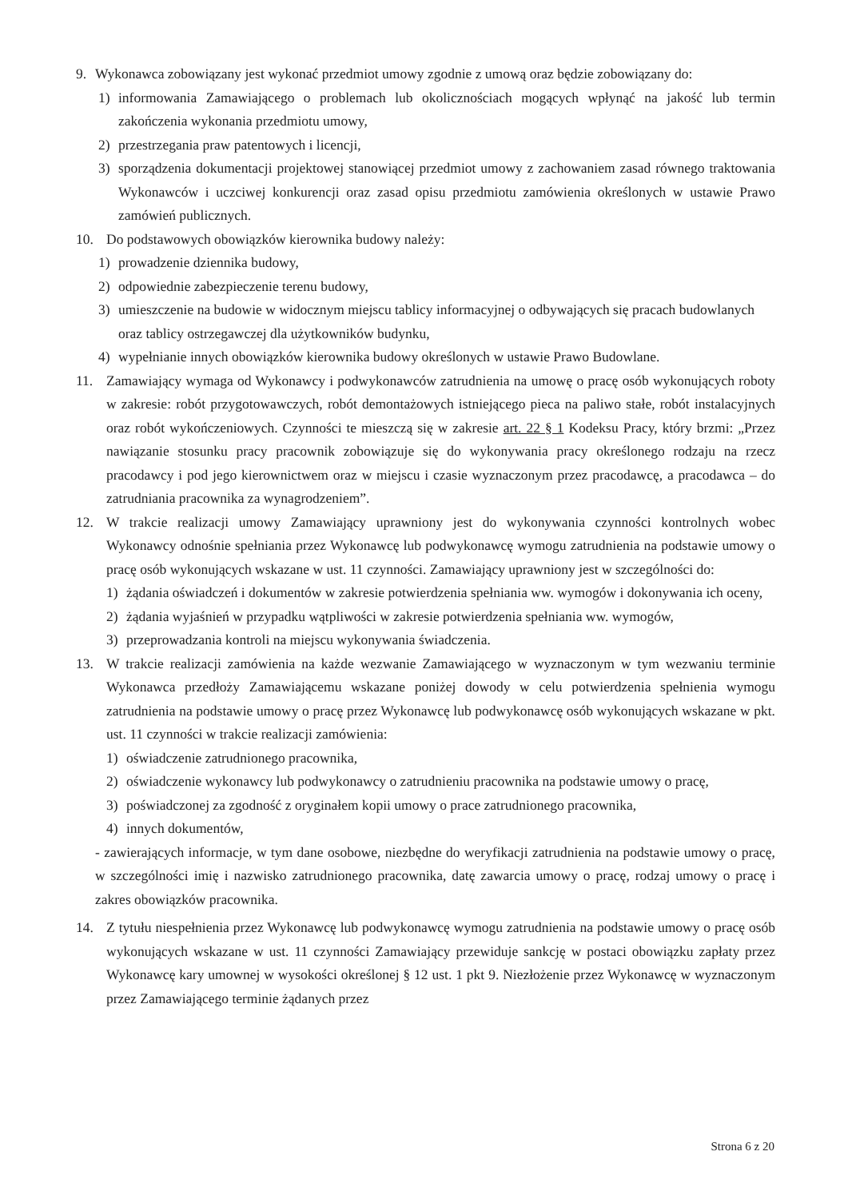9. Wykonawca zobowiązany jest wykonać przedmiot umowy zgodnie z umową oraz będzie zobowiązany do:
1) informowania Zamawiającego o problemach lub okolicznościach mogących wpłynąć na jakość lub termin zakończenia wykonania przedmiotu umowy,
2) przestrzegania praw patentowych i licencji,
3) sporządzenia dokumentacji projektowej stanowiącej przedmiot umowy z zachowaniem zasad równego traktowania Wykonawców i uczciwej konkurencji oraz zasad opisu przedmiotu zamówienia określonych w ustawie Prawo zamówień publicznych.
10. Do podstawowych obowiązków kierownika budowy należy:
1) prowadzenie dziennika budowy,
2) odpowiednie zabezpieczenie terenu budowy,
3) umieszczenie na budowie w widocznym miejscu tablicy informacyjnej o odbywających się pracach budowlanych oraz tablicy ostrzegawczej dla użytkowników budynku,
4) wypełnianie innych obowiązków kierownika budowy określonych w ustawie Prawo Budowlane.
11. Zamawiający wymaga od Wykonawcy i podwykonawców zatrudnienia na umowę o pracę osób wykonujących roboty w zakresie: robót przygotowawczych, robót demontażowych istniejącego pieca na paliwo stałe, robót instalacyjnych oraz robót wykończeniowych. Czynności te mieszczą się w zakresie art. 22 § 1 Kodeksu Pracy, który brzmi: „Przez nawiązanie stosunku pracy pracownik zobowiązuje się do wykonywania pracy określonego rodzaju na rzecz pracodawcy i pod jego kierownictwem oraz w miejscu i czasie wyznaczonym przez pracodawcę, a pracodawca – do zatrudniania pracownika za wynagrodzeniem”.
12. W trakcie realizacji umowy Zamawiający uprawniony jest do wykonywania czynności kontrolnych wobec Wykonawcy odnośnie spełniania przez Wykonawcę lub podwykonawcę wymogu zatrudnienia na podstawie umowy o pracę osób wykonujących wskazane w ust. 11 czynności. Zamawiający uprawniony jest w szczególności do:
1) żądania oświadczeń i dokumentów w zakresie potwierdzenia spełniania ww. wymogów i dokonywania ich oceny,
2) żądania wyjaśnień w przypadku wątpliwości w zakresie potwierdzenia spełniania ww. wymogów,
3) przeprowadzania kontroli na miejscu wykonywania świadczenia.
13. W trakcie realizacji zamówienia na każde wezwanie Zamawiającego w wyznaczonym w tym wezwaniu terminie Wykonawca przedłoży Zamawiającemu wskazane poniżej dowody w celu potwierdzenia spełnienia wymogu zatrudnienia na podstawie umowy o pracę przez Wykonawcę lub podwykonawcę osób wykonujących wskazane w pkt. ust. 11 czynności w trakcie realizacji zamówienia:
1) oświadczenie zatrudnionego pracownika,
2) oświadczenie wykonawcy lub podwykonawcy o zatrudnieniu pracownika na podstawie umowy o pracę,
3) poświadczonej za zgodność z oryginałem kopii umowy o prace zatrudnionego pracownika,
4) innych dokumentów,
- zawierających informacje, w tym dane osobowe, niezbędne do weryfikacji zatrudnienia na podstawie umowy o pracę, w szczególności imię i nazwisko zatrudnionego pracownika, datę zawarcia umowy o pracę, rodzaj umowy o pracę i zakres obowiązków pracownika.
14. Z tytułu niespełnienia przez Wykonawcę lub podwykonawcę wymogu zatrudnienia na podstawie umowy o pracę osób wykonujących wskazane w ust. 11 czynności Zamawiający przewiduje sankcję w postaci obowiązku zapłaty przez Wykonawcę kary umownej w wysokości określonej § 12 ust. 1 pkt 9. Niezłożenie przez Wykonawcę w wyznaczonym przez Zamawiającego terminie żądanych przez
Strona 6 z 20